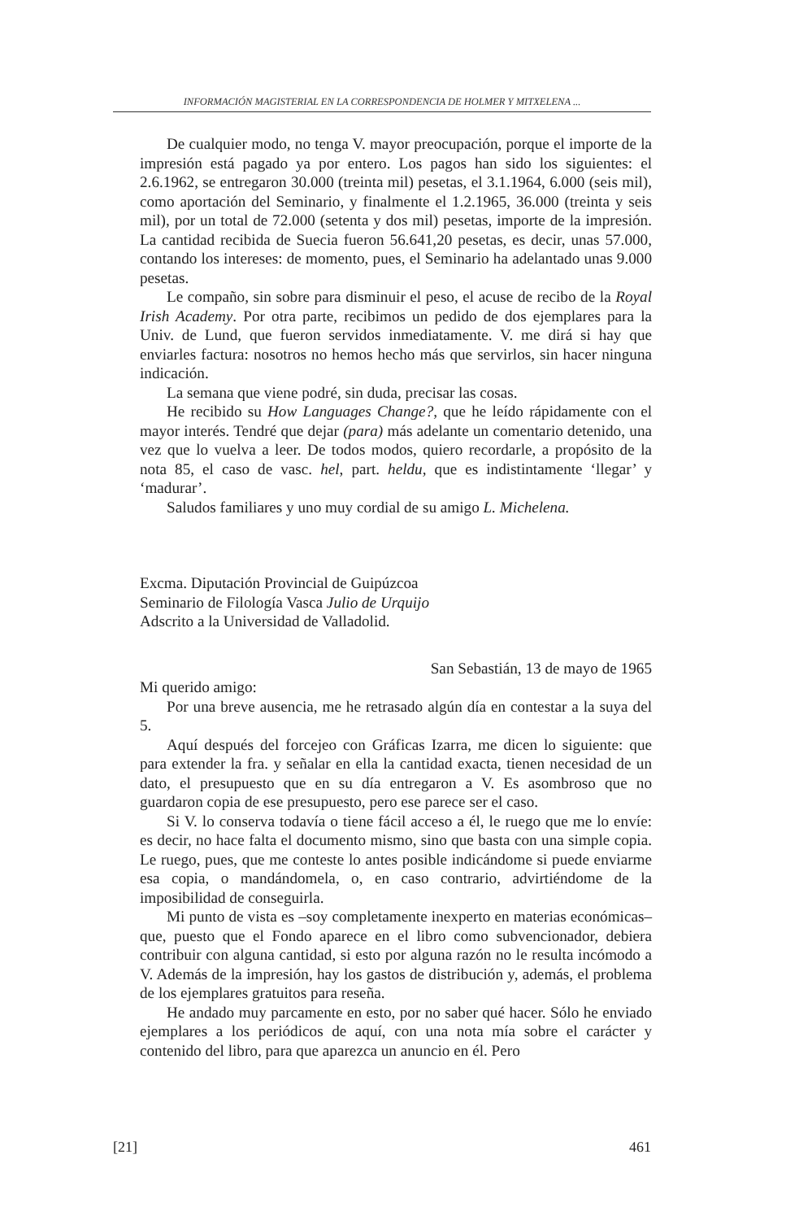INFORMACIÓN MAGISTERIAL EN LA CORRESPONDENCIA DE HOLMER Y MITXELENA ...
De cualquier modo, no tenga V. mayor preocupación, porque el importe de la impresión está pagado ya por entero. Los pagos han sido los siguientes: el 2.6.1962, se entregaron 30.000 (treinta mil) pesetas, el 3.1.1964, 6.000 (seis mil), como aportación del Seminario, y finalmente el 1.2.1965, 36.000 (treinta y seis mil), por un total de 72.000 (setenta y dos mil) pesetas, importe de la impresión. La cantidad recibida de Suecia fueron 56.641,20 pesetas, es decir, unas 57.000, contando los intereses: de momento, pues, el Seminario ha adelantado unas 9.000 pesetas.
Le compaño, sin sobre para disminuir el peso, el acuse de recibo de la Royal Irish Academy. Por otra parte, recibimos un pedido de dos ejemplares para la Univ. de Lund, que fueron servidos inmediatamente. V. me dirá si hay que enviarles factura: nosotros no hemos hecho más que servirlos, sin hacer ninguna indicación.
La semana que viene podré, sin duda, precisar las cosas.
He recibido su How Languages Change?, que he leído rápidamente con el mayor interés. Tendré que dejar (para) más adelante un comentario detenido, una vez que lo vuelva a leer. De todos modos, quiero recordarle, a propósito de la nota 85, el caso de vasc. hel, part. heldu, que es indistintamente ‘llegar’ y ‘madurar’.
Saludos familiares y uno muy cordial de su amigo L. Michelena.
Excma. Diputación Provincial de Guipúzcoa
Seminario de Filología Vasca Julio de Urquijo
Adscrito a la Universidad de Valladolid.
San Sebastián, 13 de mayo de 1965
Mi querido amigo:
Por una breve ausencia, me he retrasado algún día en contestar a la suya del 5.
Aquí después del forcejeo con Gráficas Izarra, me dicen lo siguiente: que para extender la fra. y señalar en ella la cantidad exacta, tienen necesidad de un dato, el presupuesto que en su día entregaron a V. Es asombroso que no guardaron copia de ese presupuesto, pero ese parece ser el caso.
Si V. lo conserva todavía o tiene fácil acceso a él, le ruego que me lo envíe: es decir, no hace falta el documento mismo, sino que basta con una simple copia. Le ruego, pues, que me conteste lo antes posible indicándome si puede enviarme esa copia, o mandándomela, o, en caso contrario, advirtiéndome de la imposibilidad de conseguirla.
Mi punto de vista es –soy completamente inexperto en materias económicas– que, puesto que el Fondo aparece en el libro como subvencionador, debiera contribuir con alguna cantidad, si esto por alguna razón no le resulta incómodo a V. Además de la impresión, hay los gastos de distribución y, además, el problema de los ejemplares gratuitos para reseña.
He andado muy parcamente en esto, por no saber qué hacer. Sólo he enviado ejemplares a los periódicos de aquí, con una nota mía sobre el carácter y contenido del libro, para que aparezca un anuncio en él. Pero
[21] 461